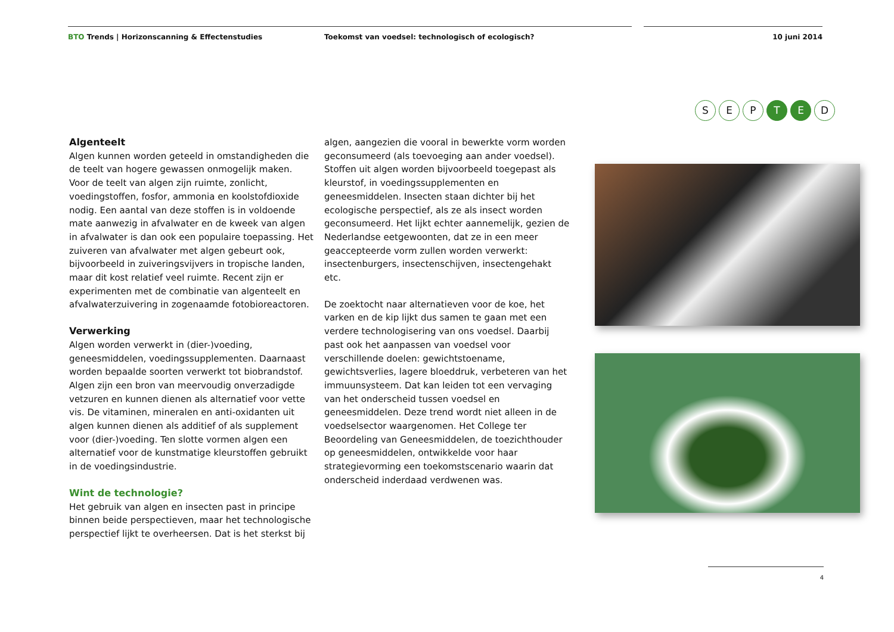BTO Trends | Horizonscanning & Effectenstudies Toekomst van voedsel: technologisch of ecologisch? 10 juni 2014
S E P T E D
Algenteelt
Algen kunnen worden geteeld in omstandigheden die de teelt van hogere gewassen onmogelijk maken. Voor de teelt van algen zijn ruimte, zonlicht, voedingstoffen, fosfor, ammonia en koolstofdioxide nodig. Een aantal van deze stoffen is in voldoende mate aanwezig in afvalwater en de kweek van algen in afvalwater is dan ook een populaire toepassing. Het zuiveren van afvalwater met algen gebeurt ook, bijvoorbeeld in zuiveringsvijvers in tropische landen, maar dit kost relatief veel ruimte. Recent zijn er experimenten met de combinatie van algenteelt en afvalwaterzuivering in zogenaamde fotobioreactoren.
Verwerking
Algen worden verwerkt in (dier-)voeding, geneesmiddelen, voedingssupplementen. Daarnaast worden bepaalde soorten verwerkt tot biobrandstof. Algen zijn een bron van meervoudig onverzadigde vetzuren en kunnen dienen als alternatief voor vette vis. De vitaminen, mineralen en anti-oxidanten uit algen kunnen dienen als additief of als supplement voor (dier-)voeding. Ten slotte vormen algen een alternatief voor de kunstmatige kleurstoffen gebruikt in de voedingsindustrie.
Wint de technologie?
Het gebruik van algen en insecten past in principe binnen beide perspectieven, maar het technologische perspectief lijkt te overheersen. Dat is het sterkst bij
algen, aangezien die vooral in bewerkte vorm worden geconsumeerd (als toevoeging aan ander voedsel). Stoffen uit algen worden bijvoorbeeld toegepast als kleurstof, in voedingssupplementen en geneesmiddelen. Insecten staan dichter bij het ecologische perspectief, als ze als insect worden geconsumeerd. Het lijkt echter aannemelijk, gezien de Nederlandse eetgewoonten, dat ze in een meer geaccepteerde vorm zullen worden verwerkt: insectenburgers, insectenschijven, insectengehakt etc.
De zoektocht naar alternatieven voor de koe, het varken en de kip lijkt dus samen te gaan met een verdere technologisering van ons voedsel. Daarbij past ook het aanpassen van voedsel voor verschillende doelen: gewichtstoename, gewichtsverlies, lagere bloeddruk, verbeteren van het immuunsysteem. Dat kan leiden tot een vervaging van het onderscheid tussen voedsel en geneesmiddelen. Deze trend wordt niet alleen in de voedselsector waargenomen. Het College ter Beoordeling van Geneesmiddelen, de toezichthouder op geneesmiddelen, ontwikkelde voor haar strategievorming een toekomstscenario waarin dat onderscheid inderdaad verdwenen was.
4